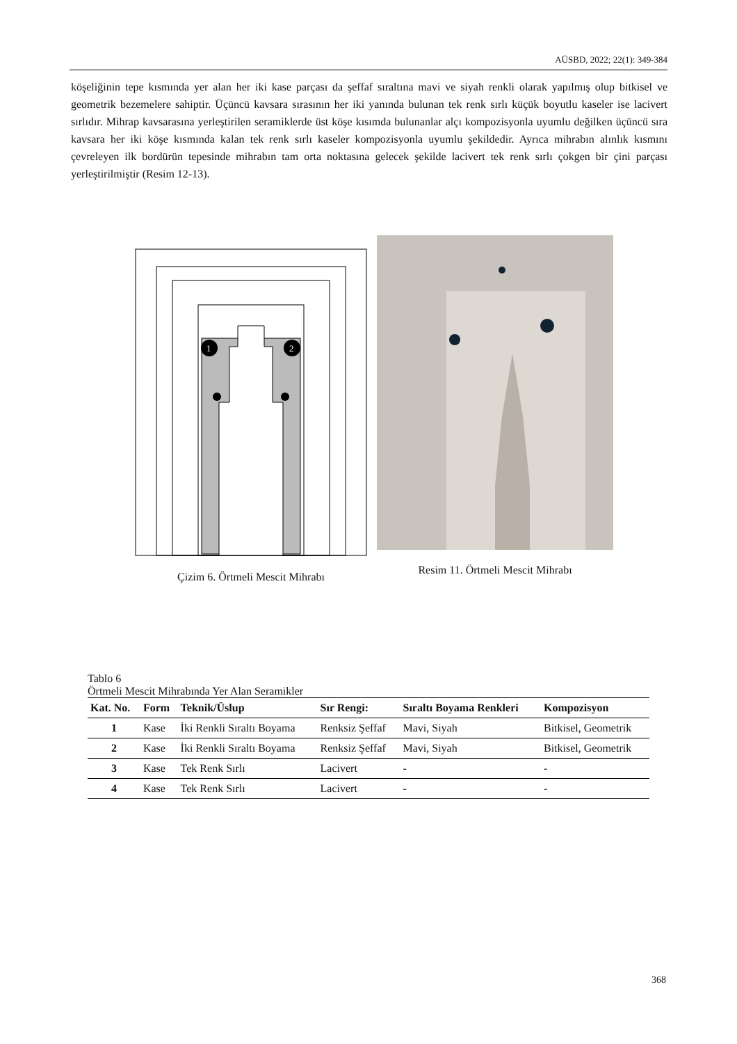AÜSBD, 2022; 22(1): 349-384
köşeliğinin tepe kısmında yer alan her iki kase parçası da şeffaf sıraltına mavi ve siyah renkli olarak yapılmış olup bitkisel ve geometrik bezemelere sahiptir. Üçüncü kavsara sırasının her iki yanında bulunan tek renk sırlı küçük boyutlu kaseler ise lacivert sırlıdır. Mihrap kavsarasına yerleştirilen seramiklerde üst köşe kısımda bulunanlar alçı kompozisyonla uyumlu değilken üçüncü sıra kavsara her iki köşe kısmında kalan tek renk sırlı kaseler kompozisyonla uyumlu şekildedir. Ayrıca mihrabın alınlık kısmını çevreleyen ilk bordürün tepesinde mihrabın tam orta noktasına gelecek şekilde lacivert tek renk sırlı çokgen bir çini parçası yerleştirilmiştir (Resim 12-13).
1
2
Çizim 6. Örtmeli Mescit Mihrabı
Resim 11. Örtmeli Mescit Mihrabı
Tablo 6
Örtmeli Mescit Mihrabında Yer Alan Seramikler
| Kat. No. | Form | Teknik/Üslup | Sır Rengi: | Sıraltı Boyama Renkleri | Kompozisyon |
| --- | --- | --- | --- | --- | --- |
| 1 | Kase | İki Renkli Sıraltı Boyama | Renksiz Şeffaf | Mavi, Siyah | Bitkisel, Geometrik |
| 2 | Kase | İki Renkli Sıraltı Boyama | Renksiz Şeffaf | Mavi, Siyah | Bitkisel, Geometrik |
| 3 | Kase | Tek Renk Sırlı | Lacivert | - | - |
| 4 | Kase | Tek Renk Sırlı | Lacivert | - | - |
368